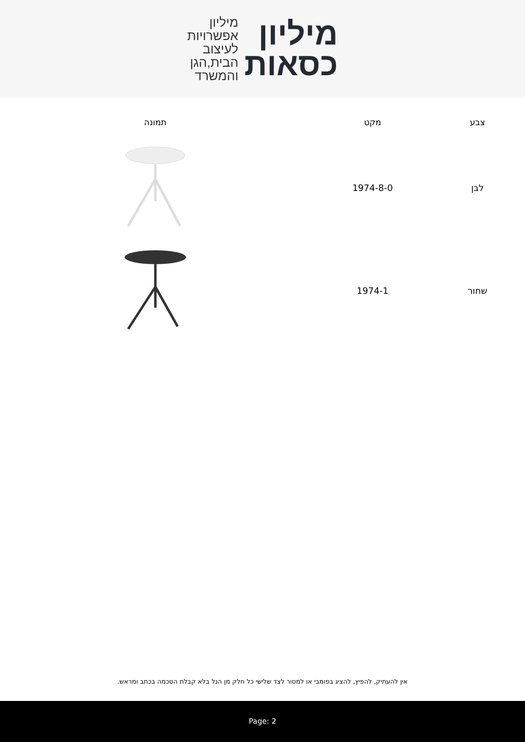מיליון
כסאות
מיליון
אפשרויות
לעיצוב
הבית,הגן
והמשרד
| צבע | מקט | | תמונה |
| --- | --- | --- | --- |
| לבן | 1974-8-0 | | |
| שחור | 1974-1 | | |
אין להעתיק, להפיץ, להציג בפומבי או למסור לצד שלישי כל חלק מן הנל בלא קבלת הסכמה בכתב ומראש.
Page: 2